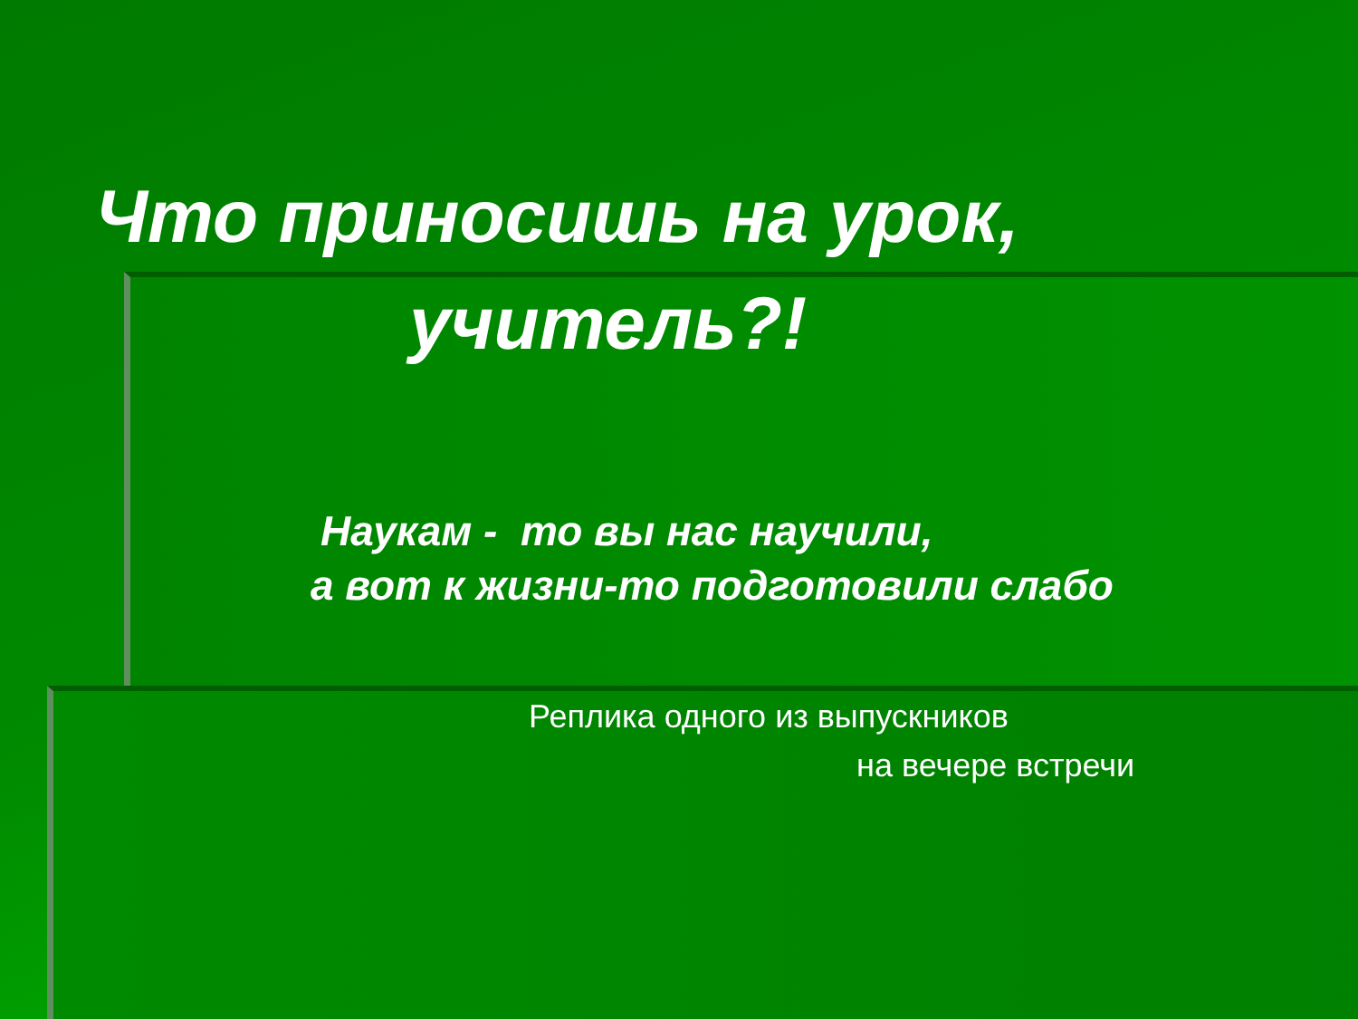Что приносишь на урок,
учитель?!
Наукам - то вы нас научили,
а вот к жизни-то подготовили слабо
Реплика одного из выпускников
на вечере встречи